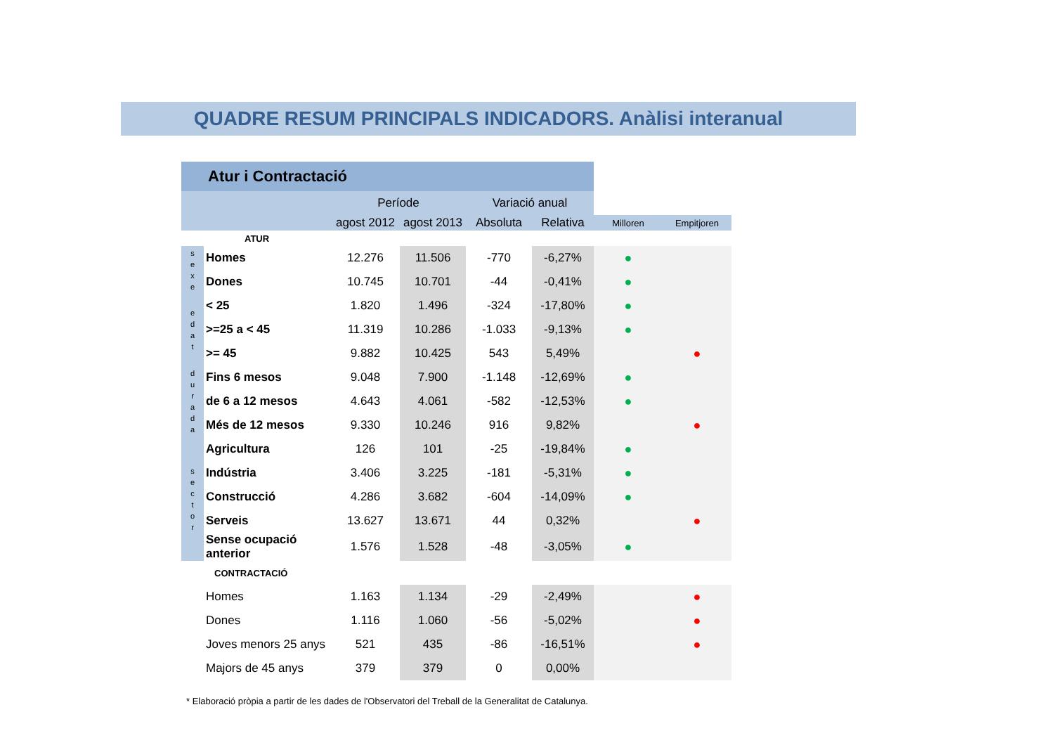QUADRE RESUM PRINCIPALS INDICADORS. Anàlisi interanual
| Atur i Contractació | | | | | | | |
| | | Període | | Variació anual | | | |
| | | agost 2012 | agost 2013 | Absoluta | Relativa | Milloren | Empitjoren |
| ATUR | | | | | | | |
| s e x e | Homes | 12.276 | 11.506 | -770 | -6,27% | ● | |
| | Dones | 10.745 | 10.701 | -44 | -0,41% | ● | |
| e d a t | < 25 | 1.820 | 1.496 | -324 | -17,80% | ● | |
| | >=25 a < 45 | 11.319 | 10.286 | -1.033 | -9,13% | ● | |
| | >= 45 | 9.882 | 10.425 | 543 | 5,49% | | ● |
| d u r a d a | Fins 6 mesos | 9.048 | 7.900 | -1.148 | -12,69% | ● | |
| | de 6 a 12 mesos | 4.643 | 4.061 | -582 | -12,53% | ● | |
| | Més de 12 mesos | 9.330 | 10.246 | 916 | 9,82% | | ● |
| s e c t o r | Agricultura | 126 | 101 | -25 | -19,84% | ● | |
| | Indústria | 3.406 | 3.225 | -181 | -5,31% | ● | |
| | Construcció | 4.286 | 3.682 | -604 | -14,09% | ● | |
| | Serveis | 13.627 | 13.671 | 44 | 0,32% | | ● |
| | Sense ocupació anterior | 1.576 | 1.528 | -48 | -3,05% | ● | |
| | CONTRACTACIÓ | | | | | | |
| | Homes | 1.163 | 1.134 | -29 | -2,49% | | ● |
| | Dones | 1.116 | 1.060 | -56 | -5,02% | | ● |
| | Joves menors 25 anys | 521 | 435 | -86 | -16,51% | | ● |
| | Majors de 45 anys | 379 | 379 | 0 | 0,00% | | |
* Elaboració pròpia a partir de les dades de l'Observatori del Treball de la Generalitat de Catalunya.